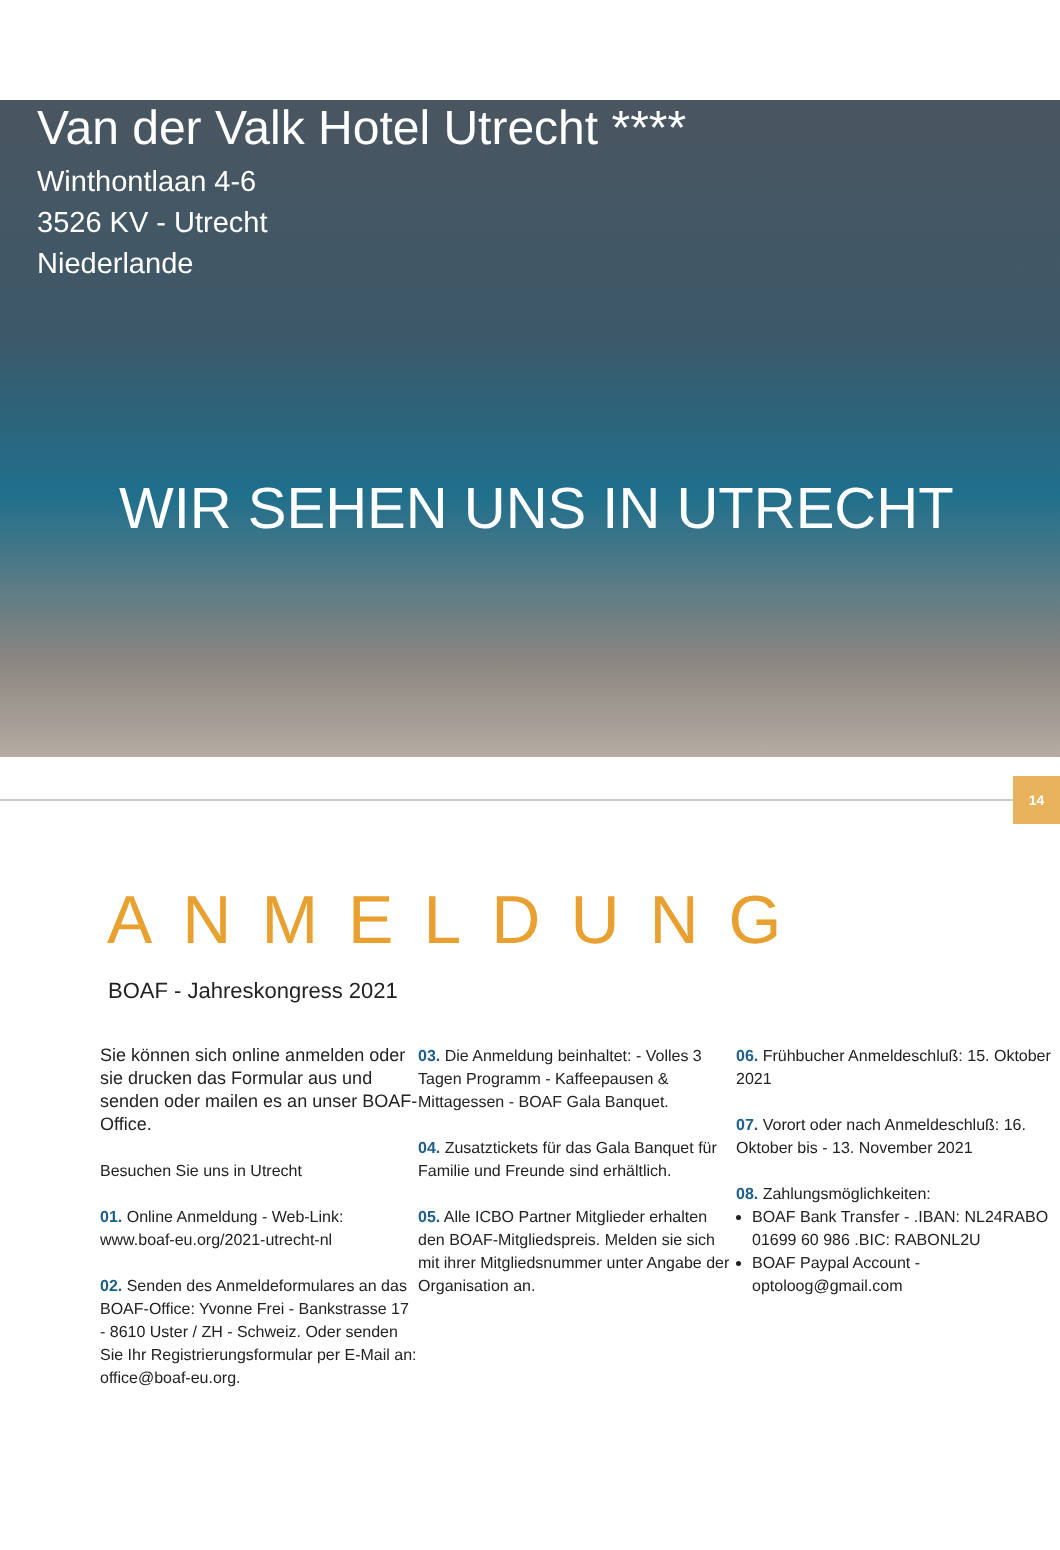Van der Valk Hotel Utrecht ****
Winthontlaan 4-6
3526 KV - Utrecht
Niederlande
WIR SEHEN UNS IN UTRECHT
14
ANMELDUNG
BOAF - Jahreskongress 2021
Sie können sich online anmelden oder sie drucken das Formular aus und senden oder mailen es an unser BOAF-Office.
Besuchen Sie uns in Utrecht
01. Online Anmeldung - Web-Link: www.boaf-eu.org/2021-utrecht-nl
02. Senden des Anmeldeformulares an das BOAF-Office: Yvonne Frei - Bankstrasse 17 - 8610 Uster / ZH - Schweiz. Oder senden Sie Ihr Registrierungsformular per E-Mail an: office@boaf-eu.org.
03. Die Anmeldung beinhaltet: - Volles 3 Tagen Programm - Kaffeepausen & Mittagessen - BOAF Gala Banquet.
04. Zusatztickets für das Gala Banquet für Familie und Freunde sind erhältlich.
05. Alle ICBO Partner Mitglieder erhalten den BOAF-Mitgliedspreis. Melden sie sich mit ihrer Mitgliedsnummer unter Angabe der Organisation an.
06. Frühbucher Anmeldeschluß: 15. Oktober 2021
07. Vorort oder nach Anmeldeschluß: 16. Oktober bis - 13. November 2021
08. Zahlungsmöglichkeiten:
BOAF Bank Transfer - .IBAN: NL24RABO 01699 60 986 .BIC: RABONL2U
BOAF Paypal Account - optoloog@gmail.com